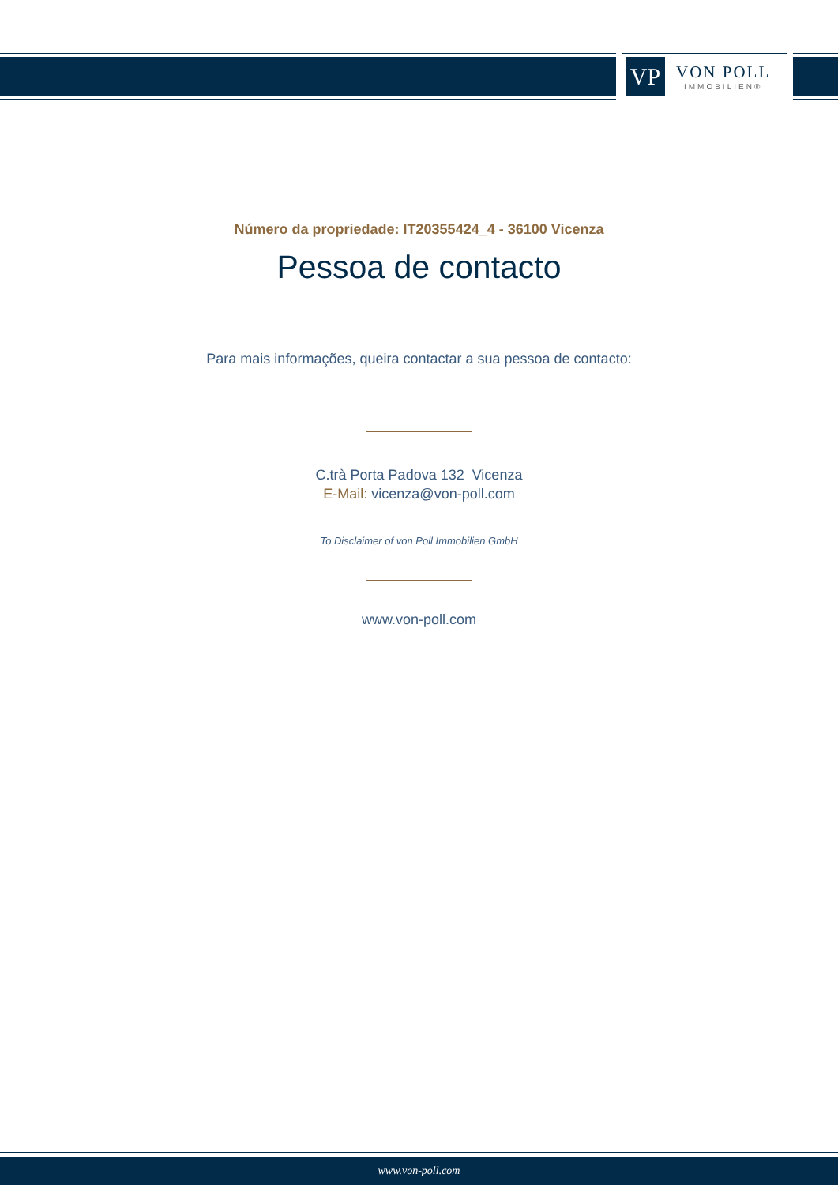VP
VON POLL
IMMOBILIEN®
Número da propriedade: IT20355424_4 - 36100 Vicenza
Pessoa de contacto
Para mais informações, queira contactar a sua pessoa de contacto:
C.trà Porta Padova 132 Vicenza
E-Mail: vicenza@von-poll.com
To Disclaimer of von Poll Immobilien GmbH
www.von-poll.com
www.von-poll.com